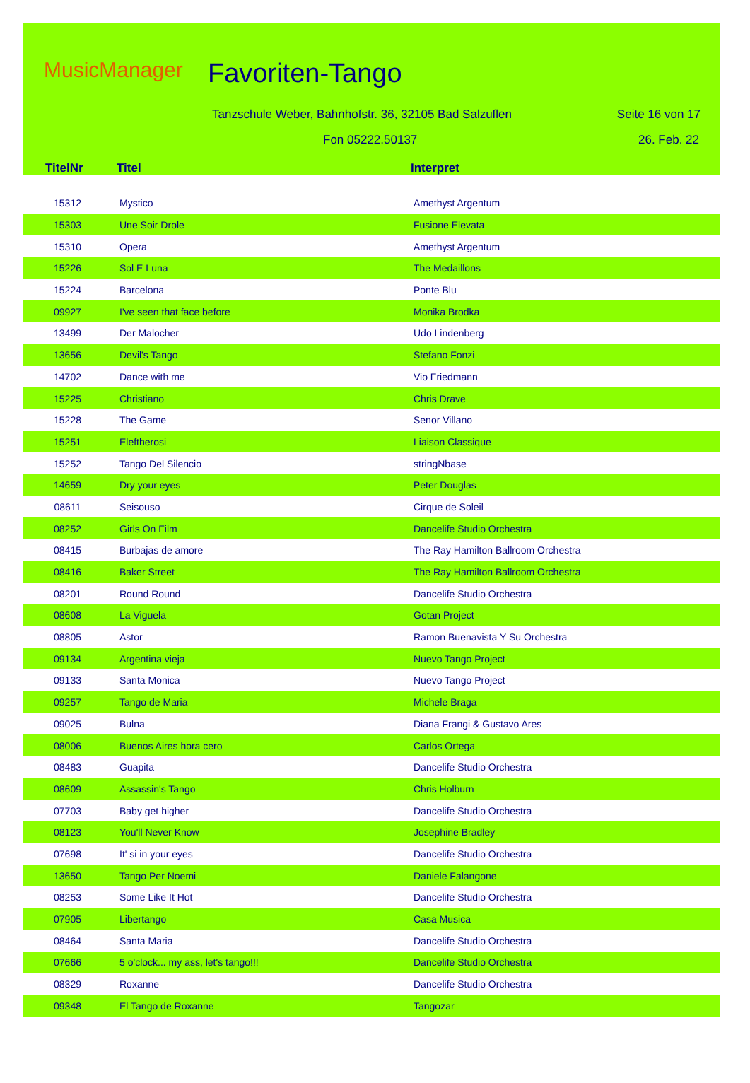MusicManager Favoriten-Tango
Tanzschule Weber, Bahnhofstr. 36, 32105 Bad Salzuflen
Seite 16 von 17
Fon 05222.50137 26. Feb. 22
| TitelNr | Titel | Interpret |
| --- | --- | --- |
| 15312 | Mystico | Amethyst Argentum |
| 15303 | Une Soir Drole | Fusione Elevata |
| 15310 | Opera | Amethyst Argentum |
| 15226 | Sol E Luna | The Medaillons |
| 15224 | Barcelona | Ponte Blu |
| 09927 | I've seen that face before | Monika Brodka |
| 13499 | Der Malocher | Udo Lindenberg |
| 13656 | Devil's Tango | Stefano Fonzi |
| 14702 | Dance with me | Vio Friedmann |
| 15225 | Christiano | Chris Drave |
| 15228 | The Game | Senor Villano |
| 15251 | Eleftherosi | Liaison Classique |
| 15252 | Tango Del Silencio | stringNbase |
| 14659 | Dry your eyes | Peter Douglas |
| 08611 | Seisouso | Cirque de Soleil |
| 08252 | Girls On Film | Dancelife Studio Orchestra |
| 08415 | Burbajas de amore | The Ray Hamilton Ballroom Orchestra |
| 08416 | Baker Street | The Ray Hamilton Ballroom Orchestra |
| 08201 | Round Round | Dancelife Studio Orchestra |
| 08608 | La Viguela | Gotan Project |
| 08805 | Astor | Ramon Buenavista Y Su Orchestra |
| 09134 | Argentina vieja | Nuevo Tango Project |
| 09133 | Santa Monica | Nuevo Tango Project |
| 09257 | Tango de Maria | Michele Braga |
| 09025 | Bulna | Diana Frangi & Gustavo Ares |
| 08006 | Buenos Aires hora cero | Carlos Ortega |
| 08483 | Guapita | Dancelife Studio Orchestra |
| 08609 | Assassin's Tango | Chris Holburn |
| 07703 | Baby get higher | Dancelife Studio Orchestra |
| 08123 | You'll Never Know | Josephine Bradley |
| 07698 | It' si in your eyes | Dancelife Studio Orchestra |
| 13650 | Tango Per Noemi | Daniele Falangone |
| 08253 | Some Like It Hot | Dancelife Studio Orchestra |
| 07905 | Libertango | Casa Musica |
| 08464 | Santa Maria | Dancelife Studio Orchestra |
| 07666 | 5 o'clock... my ass, let's tango!!! | Dancelife Studio Orchestra |
| 08329 | Roxanne | Dancelife Studio Orchestra |
| 09348 | El Tango de Roxanne | Tangozar |